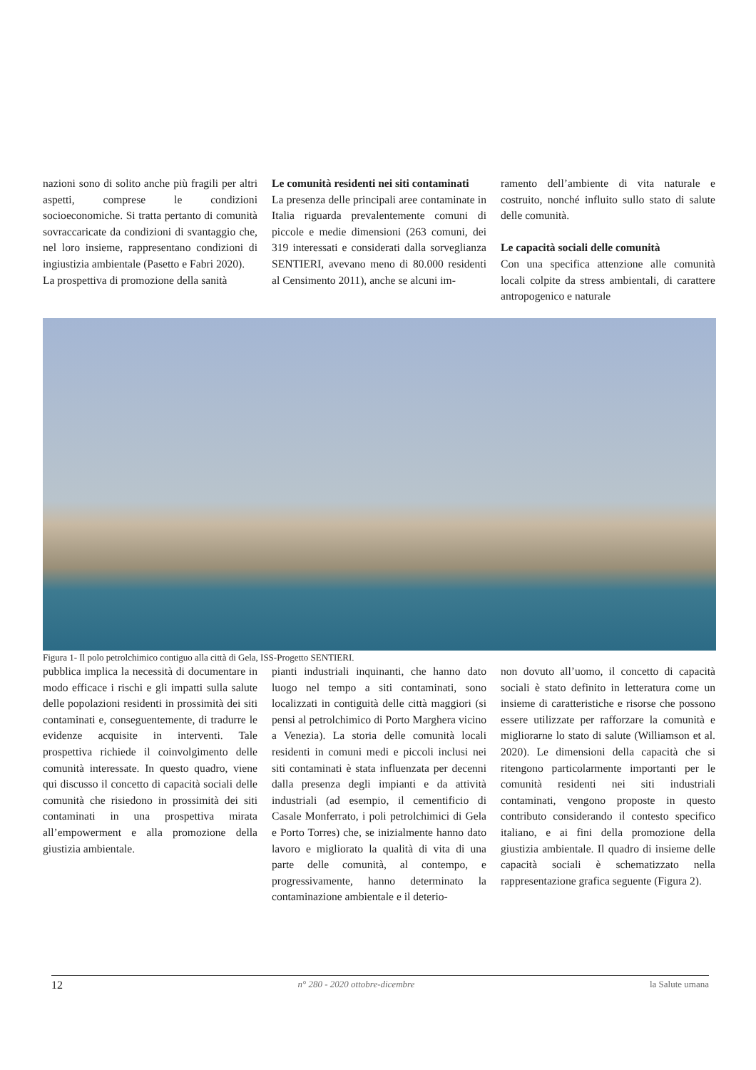nazioni sono di solito anche più fragili per altri aspetti, comprese le condizioni socioeconomiche. Si tratta pertanto di comunità sovraccaricate da condizioni di svantaggio che, nel loro insieme, rappresentano condizioni di ingiustizia ambientale (Pasetto e Fabri 2020).
La prospettiva di promozione della sanità
Le comunità residenti nei siti contaminati
La presenza delle principali aree contaminate in Italia riguarda prevalentemente comuni di piccole e medie dimensioni (263 comuni, dei 319 interessati e considerati dalla sorveglianza SENTIERI, avevano meno di 80.000 residenti al Censimento 2011), anche se alcuni im-
ramento dell’ambiente di vita naturale e costruito, nonché influito sullo stato di salute delle comunità.
Le capacità sociali delle comunità
Con una specifica attenzione alle comunità locali colpite da stress ambientali, di carattere antropogenico e naturale
Figura 1- Il polo petrolchimico contiguo alla città di Gela, ISS-Progetto SENTIERI.
pubblica implica la necessità di documentare in modo efficace i rischi e gli impatti sulla salute delle popolazioni residenti in prossimità dei siti contaminati e, conseguentemente, di tradurre le evidenze acquisite in interventi. Tale prospettiva richiede il coinvolgimento delle comunità interessate. In questo quadro, viene qui discusso il concetto di capacità sociali delle comunità che risiedono in prossimità dei siti contaminati in una prospettiva mirata all’empowerment e alla promozione della giustizia ambientale.
pianti industriali inquinanti, che hanno dato luogo nel tempo a siti contaminati, sono localizzati in contiguità delle città maggiori (si pensi al petrolchimico di Porto Marghera vicino a Venezia). La storia delle comunità locali residenti in comuni medi e piccoli inclusi nei siti contaminati è stata influenzata per decenni dalla presenza degli impianti e da attività industriali (ad esempio, il cementificio di Casale Monferrato, i poli petrolchimici di Gela e Porto Torres) che, se inizialmente hanno dato lavoro e migliorato la qualità di vita di una parte delle comunità, al contempo, e progressivamente, hanno determinato la contaminazione ambientale e il deterio-
non dovuto all’uomo, il concetto di capacità sociali è stato definito in letteratura come un insieme di caratteristiche e risorse che possono essere utilizzate per rafforzare la comunità e migliorarne lo stato di salute (Williamson et al. 2020). Le dimensioni della capacità che si ritengono particolarmente importanti per le comunità residenti nei siti industriali contaminati, vengono proposte in questo contributo considerando il contesto specifico italiano, e ai fini della promozione della giustizia ambientale. Il quadro di insieme delle capacità sociali è schematizzato nella rappresentazione grafica seguente (Figura 2).
12 n° 280 - 2020 ottobre-dicembre la Salute umana